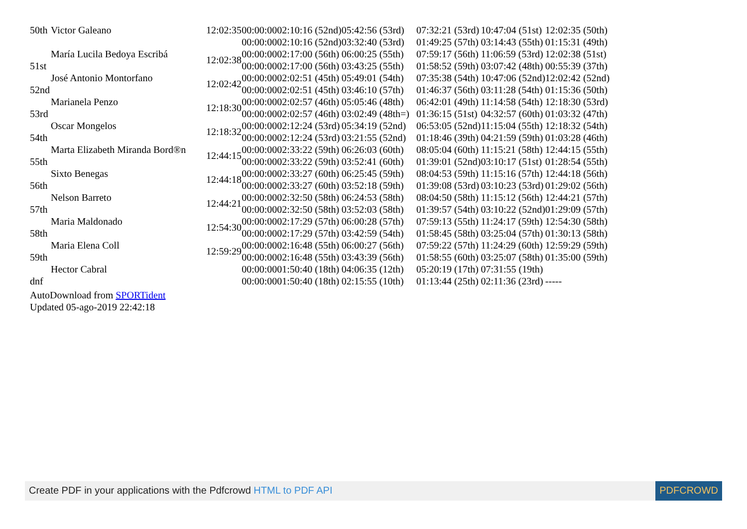| 50th | Victor Galeano | 12:02:35 | 00:00:00 | 02:10:16 (52nd) | 05:42:56 (53rd) | 07:32:21 (53rd) | 10:47:04 (51st) | 12:02:35 (50th) |
| | | | 00:00:00 | 02:10:16 (52nd) | 03:32:40 (53rd) | 01:49:25 (57th) | 03:14:43 (55th) | 01:15:31 (49th) |
| 51st | María Lucila Bedoya Escribá | 12:02:38 | 00:00:00 | 02:17:00 (56th) | 06:00:25 (55th) | 07:59:17 (56th) | 11:06:59 (53rd) | 12:02:38 (51st) |
| | | | 00:00:00 | 02:17:00 (56th) | 03:43:25 (55th) | 01:58:52 (59th) | 03:07:42 (48th) | 00:55:39 (37th) |
| 52nd | José Antonio Montorfano | 12:02:42 | 00:00:00 | 02:02:51 (45th) | 05:49:01 (54th) | 07:35:38 (54th) | 10:47:06 (52nd) | 12:02:42 (52nd) |
| | | | 00:00:00 | 02:02:51 (45th) | 03:46:10 (57th) | 01:46:37 (56th) | 03:11:28 (54th) | 01:15:36 (50th) |
| 53rd | Marianela Penzo | 12:18:30 | 00:00:00 | 02:02:57 (46th) | 05:05:46 (48th) | 06:42:01 (49th) | 11:14:58 (54th) | 12:18:30 (53rd) |
| | | | 00:00:00 | 02:02:57 (46th) | 03:02:49 (48th=) | 01:36:15 (51st) | 04:32:57 (60th) | 01:03:32 (47th) |
| 54th | Oscar Mongelos | 12:18:32 | 00:00:00 | 02:12:24 (53rd) | 05:34:19 (52nd) | 06:53:05 (52nd) | 11:15:04 (55th) | 12:18:32 (54th) |
| | | | 00:00:00 | 02:12:24 (53rd) | 03:21:55 (52nd) | 01:18:46 (39th) | 04:21:59 (59th) | 01:03:28 (46th) |
| 55th | Marta Elizabeth Miranda Bord®n | 12:44:15 | 00:00:00 | 02:33:22 (59th) | 06:26:03 (60th) | 08:05:04 (60th) | 11:15:21 (58th) | 12:44:15 (55th) |
| | | | 00:00:00 | 02:33:22 (59th) | 03:52:41 (60th) | 01:39:01 (52nd) | 03:10:17 (51st) | 01:28:54 (55th) |
| 56th | Sixto Benegas | 12:44:18 | 00:00:00 | 02:33:27 (60th) | 06:25:45 (59th) | 08:04:53 (59th) | 11:15:16 (57th) | 12:44:18 (56th) |
| | | | 00:00:00 | 02:33:27 (60th) | 03:52:18 (59th) | 01:39:08 (53rd) | 03:10:23 (53rd) | 01:29:02 (56th) |
| 57th | Nelson Barreto | 12:44:21 | 00:00:00 | 02:32:50 (58th) | 06:24:53 (58th) | 08:04:50 (58th) | 11:15:12 (56th) | 12:44:21 (57th) |
| | | | 00:00:00 | 02:32:50 (58th) | 03:52:03 (58th) | 01:39:57 (54th) | 03:10:22 (52nd) | 01:29:09 (57th) |
| 58th | Maria Maldonado | 12:54:30 | 00:00:00 | 02:17:29 (57th) | 06:00:28 (57th) | 07:59:13 (55th) | 11:24:17 (59th) | 12:54:30 (58th) |
| | | | 00:00:00 | 02:17:29 (57th) | 03:42:59 (54th) | 01:58:45 (58th) | 03:25:04 (57th) | 01:30:13 (58th) |
| 59th | Maria Elena Coll | 12:59:29 | 00:00:00 | 02:16:48 (55th) | 06:00:27 (56th) | 07:59:22 (57th) | 11:24:29 (60th) | 12:59:29 (59th) |
| | | | 00:00:00 | 02:16:48 (55th) | 03:43:39 (56th) | 01:58:55 (60th) | 03:25:07 (58th) | 01:35:00 (59th) |
| dnf | Hector Cabral | | 00:00:00 | 01:50:40 (18th) | 04:06:35 (12th) | 05:20:19 (17th) | 07:31:55 (19th) | |
| | | | 00:00:00 | 01:50:40 (18th) | 02:15:55 (10th) | 01:13:44 (25th) | 02:11:36 (23rd) | ----- |
AutoDownload from SPORTident
Updated 05-ago-2019 22:42:18
Create PDF in your applications with the Pdfcrowd HTML to PDF API PDFCROWD